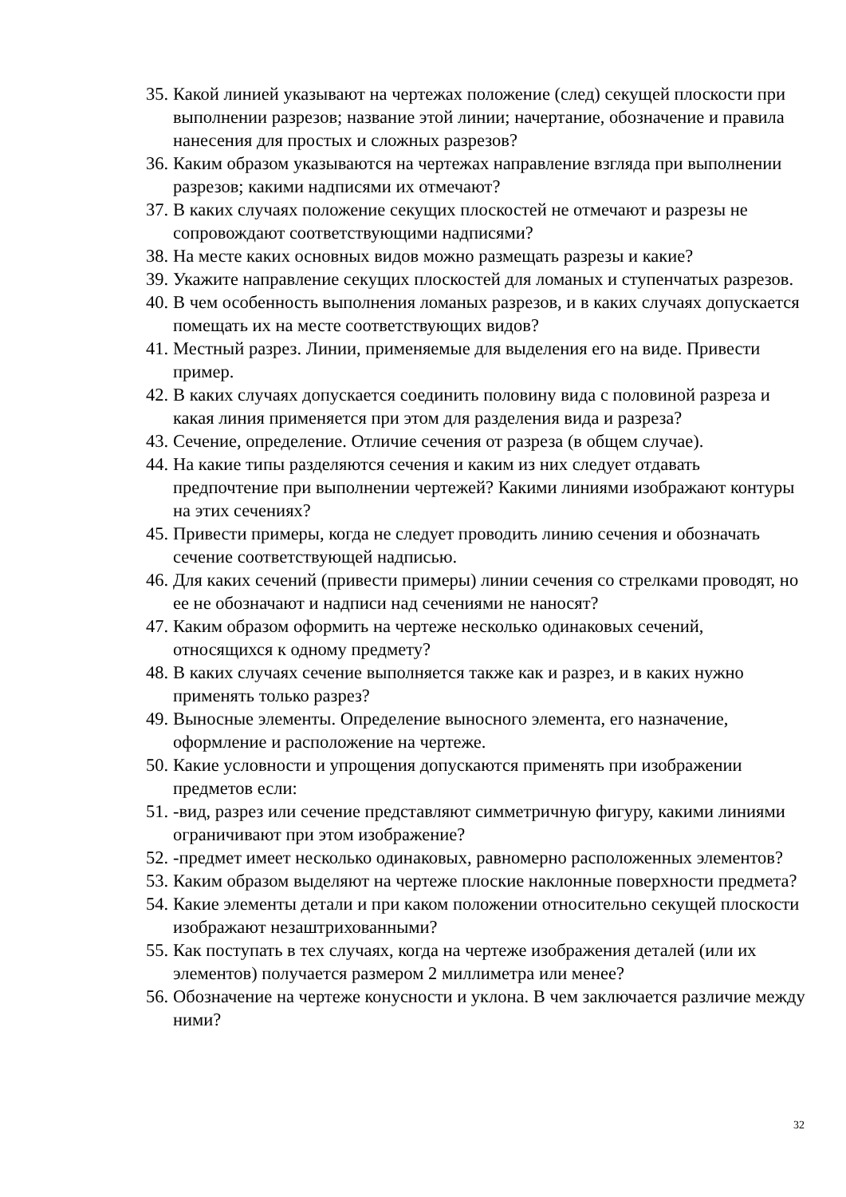35. Какой линией указывают на чертежах положение (след) секущей плоскости при выполнении разрезов; название этой линии; начертание, обозначение и правила нанесения для простых и сложных разрезов?
36. Каким образом указываются на чертежах направление взгляда при выполнении разрезов; какими надписями их отмечают?
37. В каких случаях положение секущих плоскостей не отмечают и разрезы не сопровождают соответствующими надписями?
38. На месте каких основных видов можно размещать разрезы и какие?
39. Укажите направление секущих плоскостей для ломаных и ступенчатых разрезов.
40. В чем особенность выполнения ломаных разрезов, и в каких случаях допускается помещать их на месте соответствующих видов?
41. Местный разрез. Линии, применяемые для выделения его на виде. Привести пример.
42. В каких случаях допускается соединить половину вида с половиной разреза и какая линия применяется при этом для разделения вида и разреза?
43. Сечение, определение. Отличие сечения от разреза (в общем случае).
44. На какие типы разделяются сечения и каким из них следует отдавать предпочтение при выполнении чертежей? Какими линиями изображают контуры на этих сечениях?
45. Привести примеры, когда не следует проводить линию сечения и обозначать сечение соответствующей надписью.
46. Для каких сечений (привести примеры) линии сечения со стрелками проводят, но ее не обозначают и надписи над сечениями не наносят?
47. Каким образом оформить на чертеже несколько одинаковых сечений, относящихся к одному предмету?
48. В каких случаях сечение выполняется также как и разрез, и в каких нужно применять только разрез?
49. Выносные элементы. Определение выносного элемента, его назначение, оформление и расположение на чертеже.
50. Какие условности и упрощения допускаются применять при изображении предметов если:
51. -вид, разрез или сечение представляют симметричную фигуру, какими линиями ограничивают при этом изображение?
52. -предмет имеет несколько одинаковых, равномерно расположенных элементов?
53. Каким образом выделяют на чертеже плоские наклонные поверхности предмета?
54. Какие элементы детали и при каком положении относительно секущей плоскости изображают незаштрихованными?
55. Как поступать в тех случаях, когда на чертеже изображения деталей (или их элементов) получается размером 2 миллиметра или менее?
56. Обозначение на чертеже конусности и уклона. В чем заключается различие между ними?
32